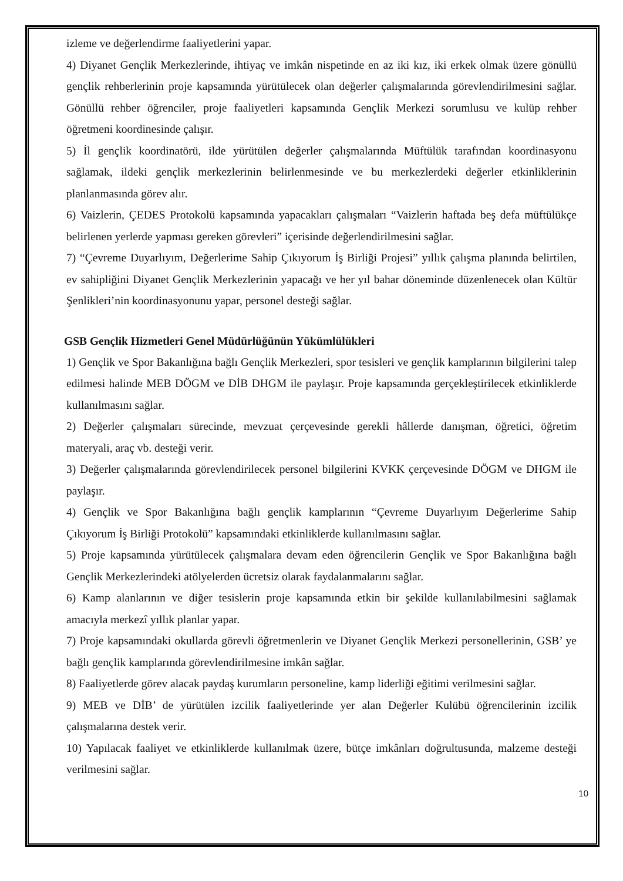izleme ve değerlendirme faaliyetlerini yapar.
4) Diyanet Gençlik Merkezlerinde, ihtiyaç ve imkân nispetinde en az iki kız, iki erkek olmak üzere gönüllü gençlik rehberlerinin proje kapsamında yürütülecek olan değerler çalışmalarında görevlendirilmesini sağlar. Gönüllü rehber öğrenciler, proje faaliyetleri kapsamında Gençlik Merkezi sorumlusu ve kulüp rehber öğretmeni koordinesinde çalışır.
5) İl gençlik koordinatörü, ilde yürütülen değerler çalışmalarında Müftülük tarafından koordinasyonu sağlamak, ildeki gençlik merkezlerinin belirlenmesinde ve bu merkezlerdeki değerler etkinliklerinin planlanmasında görev alır.
6) Vaizlerin, ÇEDES Protokolü kapsamında yapacakları çalışmaları “Vaizlerin haftada beş defa müftülükçe belirlenen yerlerde yapması gereken görevleri” içerisinde değerlendirilmesini sağlar.
7) “Çevreme Duyarlıyım, Değerlerime Sahip Çıkıyorum İş Birliği Projesi” yıllık çalışma planında belirtilen, ev sahipliğini Diyanet Gençlik Merkezlerinin yapacağı ve her yıl bahar döneminde düzenlenecek olan Kültür Şenlikleri’nin koordinasyonunu yapar, personel desteği sağlar.
GSB Gençlik Hizmetleri Genel Müdürlüğünün Yükümlülükleri
1) Gençlik ve Spor Bakanlığına bağlı Gençlik Merkezleri, spor tesisleri ve gençlik kamplarının bilgilerini talep edilmesi halinde MEB DÖGM ve DİB DHGM ile paylaşır. Proje kapsamında gerçekleştirilecek etkinliklerde kullanılmasını sağlar.
2) Değerler çalışmaları sürecinde, mevzuat çerçevesinde gerekli hâllerde danışman, öğretici, öğretim materyali, araç vb. desteği verir.
3) Değerler çalışmalarında görevlendirilecek personel bilgilerini KVKK çerçevesinde DÖGM ve DHGM ile paylaşır.
4) Gençlik ve Spor Bakanlığına bağlı gençlik kamplarının “Çevreme Duyarlıyım Değerlerime Sahip Çıkıyorum İş Birliği Protokolü” kapsamındaki etkinliklerde kullanılmasını sağlar.
5) Proje kapsamında yürütülecek çalışmalara devam eden öğrencilerin Gençlik ve Spor Bakanlığına bağlı Gençlik Merkezlerindeki atölyelerden ücretsiz olarak faydalanmalarını sağlar.
6) Kamp alanlarının ve diğer tesislerin proje kapsamında etkin bir şekilde kullanılabilmesini sağlamak amacıyla merkezî yıllık planlar yapar.
7) Proje kapsamındaki okullarda görevli öğretmenlerin ve Diyanet Gençlik Merkezi personellerinin, GSB’ ye bağlı gençlik kamplarında görevlendirilmesine imkân sağlar.
8) Faaliyetlerde görev alacak paydaş kurumların personeline, kamp liderliği eğitimi verilmesini sağlar.
9) MEB ve DİB’ de yürütülen izcilik faaliyetlerinde yer alan Değerler Kulübü öğrencilerinin izcilik çalışmalarına destek verir.
10) Yapılacak faaliyet ve etkinliklerde kullanılmak üzere, bütçe imkânları doğrultusunda, malzeme desteği verilmesini sağlar.
10